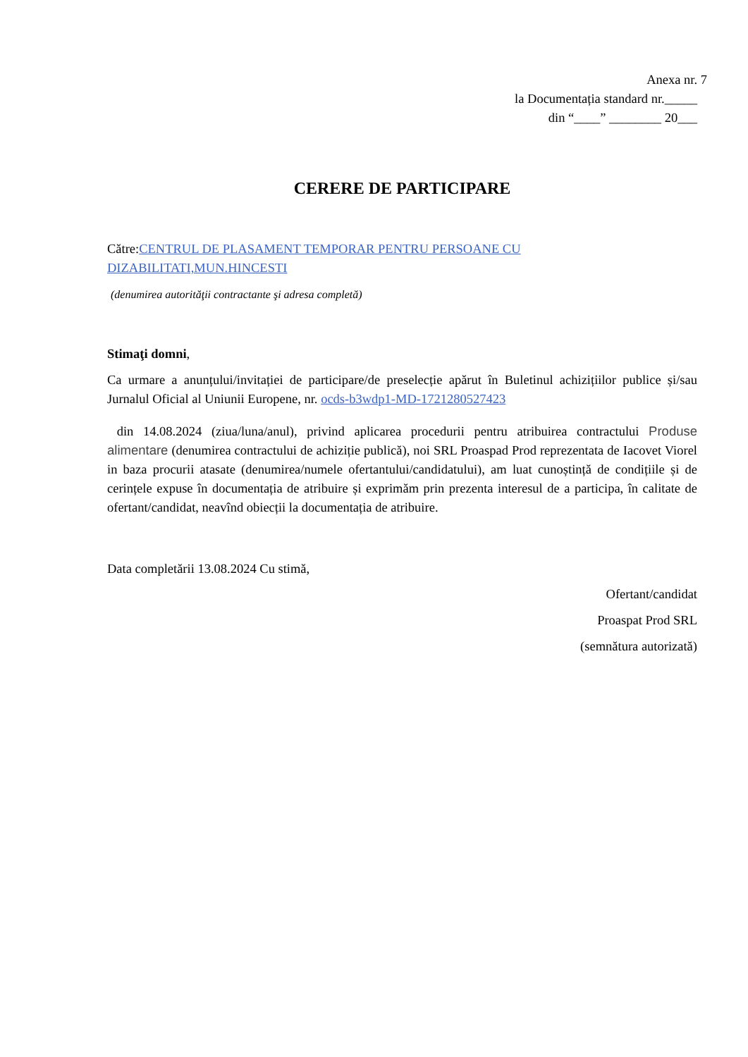Anexa nr. 7
la Documentația standard nr._____
din “____” ________ 20___
CERERE DE PARTICIPARE
Către:CENTRUL DE PLASAMENT TEMPORAR PENTRU PERSOANE CU DIZABILITATI,MUN.HINCESTI
(denumirea autorităţii contractante şi adresa completă)
Stimaţi domni,
Ca urmare a anunțului/invitației de participare/de preselecție apărut în Buletinul achizițiilor publice și/sau Jurnalul Oficial al Uniunii Europene, nr. ocds-b3wdp1-MD-1721280527423
din 14.08.2024 (ziua/luna/anul), privind aplicarea procedurii pentru atribuirea contractului Produse alimentare (denumirea contractului de achiziție publică), noi SRL Proaspad Prod reprezentata de Iacovet Viorel in baza procurii atasate (denumirea/numele ofertantului/candidatului), am luat cunoștință de condițiile și de cerințele expuse în documentația de atribuire și exprimăm prin prezenta interesul de a participa, în calitate de ofertant/candidat, neavînd obiecții la documentația de atribuire.
Data completării 13.08.2024 Cu stimă,
Ofertant/candidat
Proaspat Prod SRL
(semnătura autorizată)